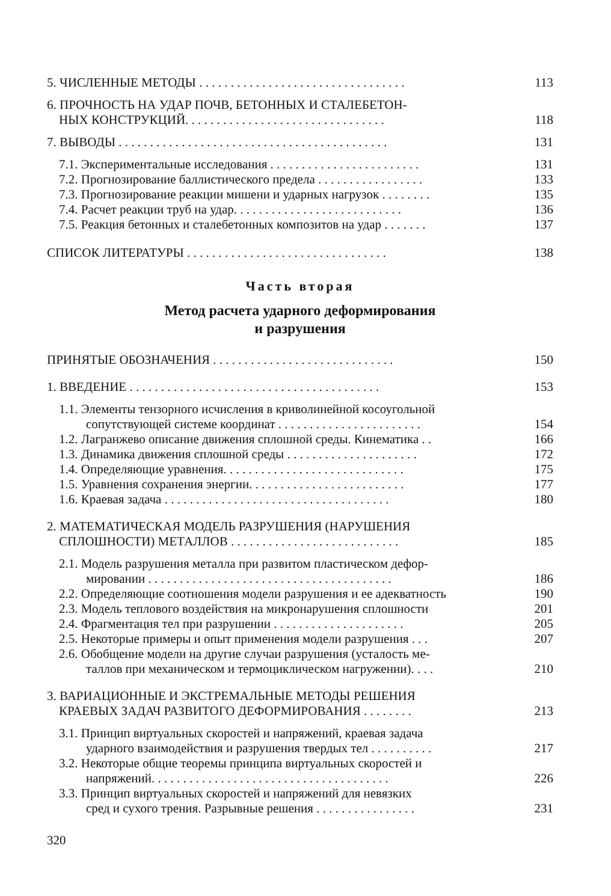5. ЧИСЛЕННЫЕ МЕТОДЫ . . . . . . . . . . . . . . . . . . . . . . . . . . . . . . . . . 113
6. ПРОЧНОСТЬ НА УДАР ПОЧВ, БЕТОННЫХ И СТАЛЕБЕТОН-
НЫХ КОНСТРУКЦИЙ. . . . . . . . . . . . . . . . . . . . . . . . . . . . . . . . 118
7. ВЫВОДЫ . . . . . . . . . . . . . . . . . . . . . . . . . . . . . . . . . . . . . . . . . . . 131
7.1. Экспериментальные исследования . . . . . . . . . . . . . . . . . . . . . . . . 131
7.2. Прогнозирование баллистического предела . . . . . . . . . . . . . . . . . 133
7.3. Прогнозирование реакции мишени и ударных нагрузок . . . . . . . . 135
7.4. Расчет реакции труб на удар. . . . . . . . . . . . . . . . . . . . . . . . . . . 136
7.5. Реакция бетонных и сталебетонных композитов на удар . . . . . . . 137
СПИСОК ЛИТЕРАТУРЫ . . . . . . . . . . . . . . . . . . . . . . . . . . . . . . . . 138
Часть вторая
Метод расчета ударного деформирования
и разрушения
ПРИНЯТЫЕ ОБОЗНАЧЕНИЯ . . . . . . . . . . . . . . . . . . . . . . . . . . . . . 150
1. ВВЕДЕНИЕ . . . . . . . . . . . . . . . . . . . . . . . . . . . . . . . . . . . . . . . . 153
1.1. Элементы тензорного исчисления в криволинейной косоугольной
сопутствующей системе координат . . . . . . . . . . . . . . . . . . . . . . . 154
1.2. Лагранжево описание движения сплошной среды. Кинематика . . 166
1.3. Динамика движения сплошной среды . . . . . . . . . . . . . . . . . . . . . 172
1.4. Определяющие уравнения. . . . . . . . . . . . . . . . . . . . . . . . . . . . . 175
1.5. Уравнения сохранения энергии. . . . . . . . . . . . . . . . . . . . . . . . . 177
1.6. Краевая задача . . . . . . . . . . . . . . . . . . . . . . . . . . . . . . . . . . . . 180
2. МАТЕМАТИЧЕСКАЯ МОДЕЛЬ РАЗРУШЕНИЯ (НАРУШЕНИЯ
СПЛОШНОСТИ) МЕТАЛЛОВ . . . . . . . . . . . . . . . . . . . . . . . . . . . 185
2.1. Модель разрушения металла при развитом пластическом дефор-
мировании . . . . . . . . . . . . . . . . . . . . . . . . . . . . . . . . . . . . . . . 186
2.2. Определяющие соотношения модели разрушения и ее адекватность 190
2.3. Модель теплового воздействия на микронарушения сплошности 201
2.4. Фрагментация тел при разрушении . . . . . . . . . . . . . . . . . . . . . 205
2.5. Некоторые примеры и опыт применения модели разрушения . . . 207
2.6. Обобщение модели на другие случаи разрушения (усталость ме-
таллов при механическом и термоциклическом нагружении). . . . 210
3. ВАРИАЦИОННЫЕ И ЭКСТРЕМАЛЬНЫЕ МЕТОДЫ РЕШЕНИЯ
КРАЕВЫХ ЗАДАЧ РАЗВИТОГО ДЕФОРМИРОВАНИЯ . . . . . . . . 213
3.1. Принцип виртуальных скоростей и напряжений, краевая задача
ударного взаимодействия и разрушения твердых тел . . . . . . . . . . 217
3.2. Некоторые общие теоремы принципа виртуальных скоростей и
напряжений. . . . . . . . . . . . . . . . . . . . . . . . . . . . . . . . . . . . . . 226
3.3. Принцип виртуальных скоростей и напряжений для невязких
сред и сухого трения. Разрывные решения . . . . . . . . . . . . . . . . 231
320